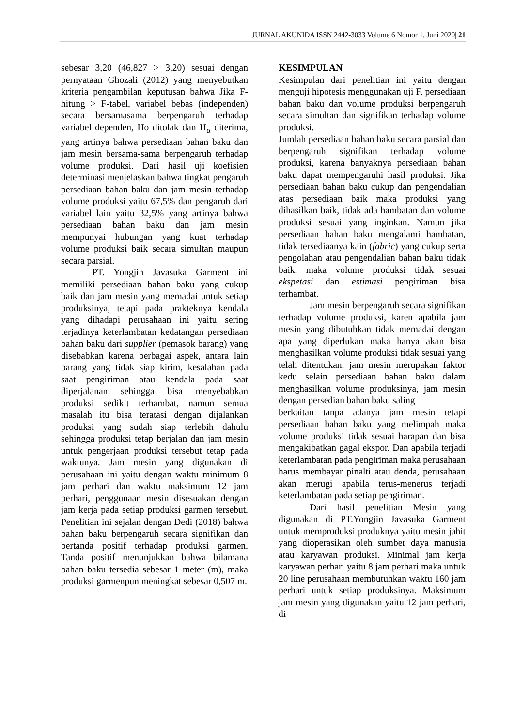JURNAL AKUNIDA ISSN 2442-3033 Volume 6 Nomor 1, Juni 2020| 21
sebesar 3,20 (46,827 > 3,20) sesuai dengan pernyataan Ghozali (2012) yang menyebutkan kriteria pengambilan keputusan bahwa Jika F-hitung > F-tabel, variabel bebas (independen) secara bersamasama berpengaruh terhadap variabel dependen, Ho ditolak dan H<sub>α</sub> diterima, yang artinya bahwa persediaan bahan baku dan jam mesin bersama-sama berpengaruh terhadap volume produksi. Dari hasil uji koefisien determinasi menjelaskan bahwa tingkat pengaruh persediaan bahan baku dan jam mesin terhadap volume produksi yaitu 67,5% dan pengaruh dari variabel lain yaitu 32,5% yang artinya bahwa persediaan bahan baku dan jam mesin mempunyai hubungan yang kuat terhadap volume produksi baik secara simultan maupun secara parsial.
PT. Yongjin Javasuka Garment ini memiliki persediaan bahan baku yang cukup baik dan jam mesin yang memadai untuk setiap produksinya, tetapi pada prakteknya kendala yang dihadapi perusahaan ini yaitu sering terjadinya keterlambatan kedatangan persediaan bahan baku dari supplier (pemasok barang) yang disebabkan karena berbagai aspek, antara lain barang yang tidak siap kirim, kesalahan pada saat pengiriman atau kendala pada saat diperjalanan sehingga bisa menyebabkan produksi sedikit terhambat, namun semua masalah itu bisa teratasi dengan dijalankan produksi yang sudah siap terlebih dahulu sehingga produksi tetap berjalan dan jam mesin untuk pengerjaan produksi tersebut tetap pada waktunya. Jam mesin yang digunakan di perusahaan ini yaitu dengan waktu minimum 8 jam perhari dan waktu maksimum 12 jam perhari, penggunaan mesin disesuakan dengan jam kerja pada setiap produksi garmen tersebut. Penelitian ini sejalan dengan Dedi (2018) bahwa bahan baku berpengaruh secara signifikan dan bertanda positif terhadap produksi garmen. Tanda positif menunjukkan bahwa bilamana bahan baku tersedia sebesar 1 meter (m), maka produksi garmenpun meningkat sebesar 0,507 m.
KESIMPULAN
Kesimpulan dari penelitian ini yaitu dengan menguji hipotesis menggunakan uji F, persediaan bahan baku dan volume produksi berpengaruh secara simultan dan signifikan terhadap volume produksi.
Jumlah persediaan bahan baku secara parsial dan berpengaruh signifikan terhadap volume produksi, karena banyaknya persediaan bahan baku dapat mempengaruhi hasil produksi. Jika persediaan bahan baku cukup dan pengendalian atas persediaan baik maka produksi yang dihasilkan baik, tidak ada hambatan dan volume produksi sesuai yang inginkan. Namun jika persediaan bahan baku mengalami hambatan, tidak tersediaanya kain (fabric) yang cukup serta pengolahan atau pengendalian bahan baku tidak baik, maka volume produksi tidak sesuai ekspetasi dan estimasi pengiriman bisa terhambat.
Jam mesin berpengaruh secara signifikan terhadap volume produksi, karen apabila jam mesin yang dibutuhkan tidak memadai dengan apa yang diperlukan maka hanya akan bisa menghasilkan volume produksi tidak sesuai yang telah ditentukan, jam mesin merupakan faktor kedu selain persediaan bahan baku dalam menghasilkan volume produksinya, jam mesin dengan persedian bahan baku saling
berkaitan tanpa adanya jam mesin tetapi persediaan bahan baku yang melimpah maka volume produksi tidak sesuai harapan dan bisa mengakibatkan gagal ekspor. Dan apabila terjadi keterlambatan pada pengiriman maka perusahaan harus membayar pinalti atau denda, perusahaan akan merugi apabila terus-menerus terjadi keterlambatan pada setiap pengiriman.
Dari hasil penelitian Mesin yang digunakan di PT.Yongjin Javasuka Garment untuk memproduksi produknya yaitu mesin jahit yang dioperasikan oleh sumber daya manusia atau karyawan produksi. Minimal jam kerja karyawan perhari yaitu 8 jam perhari maka untuk 20 line perusahaan membutuhkan waktu 160 jam perhari untuk setiap produksinya. Maksimum jam mesin yang digunakan yaitu 12 jam perhari, di